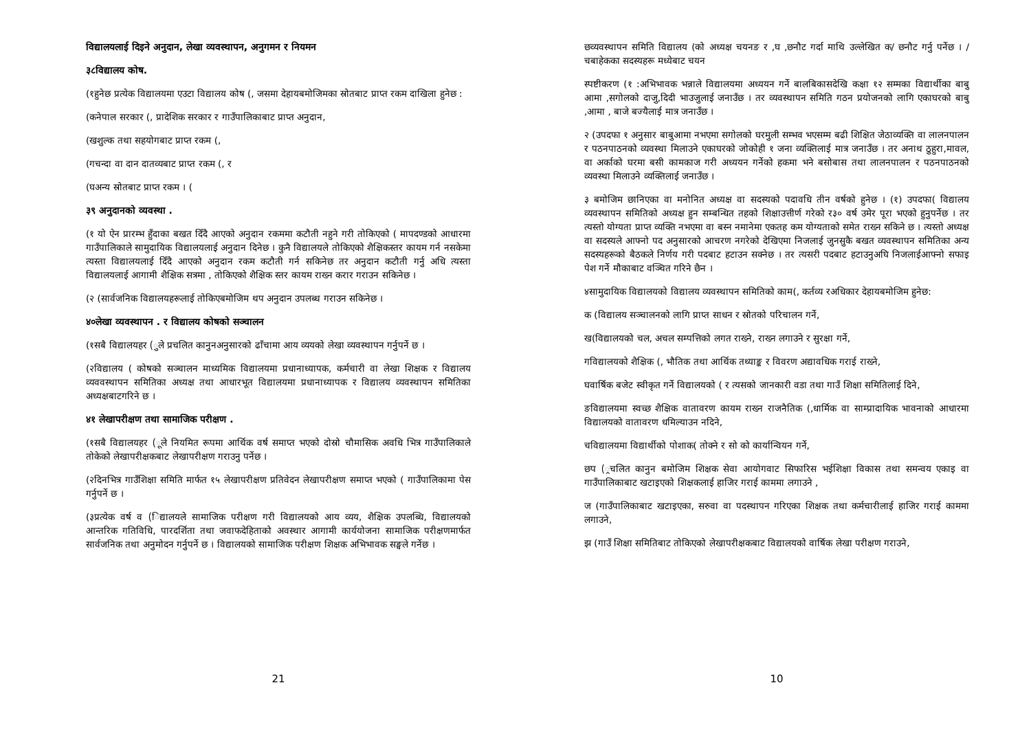विद्यालयलाई दिइने अनुदान, लेखा व्यवस्थापन, अनुगमन र नियमन
३८विद्यालय कोष.
(१हुनेछ प्रत्येक विद्यालयमा एउटा विद्यालय कोष (, जसमा देहायबमोजिमका स्रोतबाट प्राप्त रकम दाखिला हुनेछ :
(कनेपाल सरकार (, प्रादेशिक सरकार र गाउँपालिकाबाट प्राप्त अनुदान,
(खशुल्क तथा सहयोगबाट प्राप्त रकम (,
(गचन्दा वा दान दातव्यबाट प्राप्त रकम (, र
(घअन्य स्रोतबाट प्राप्त रकम । (
३९ अनुदानको व्यवस्था .
(१ यो ऐन प्रारम्भ हुँदाका बखत दिँदै आएको अनुदान रकममा कटौती नहुने गरी तोकिएको ( मापदण्डको आधारमा गाउँपालिकाले सामुदायिक विद्यालयलाई अनुदान दिनेछ । कुनै विद्यालयले तोकिएको शैक्षिकस्तर कायम गर्न नसकेमा त्यस्ता विद्यालयलाई दिँदै आएको अनुदान रकम कटौती गर्न सकिनेछ तर अनुदान कटौती गर्नु अधि त्यस्ता विद्यालयलाई आगामी शैक्षिक सत्रमा , तोकिएको शैक्षिक स्तर कायम राख्न करार गराउन सकिनेछ ।
(२ (सार्वजनिक विद्यालयहरूलाई तोकिएबमोजिम थप अनुदान उपलब्ध गराउन सकिनेछ ।
४०लेखा व्यवस्थापन . र विद्यालय कोषको सञ्चालन
(१सबै विद्यालयहर (ुले प्रचलित कानुनअनुसारको ढाँचामा आय व्ययको लेखा व्यवस्थापन गर्नुपर्ने छ ।
(२विद्यालय ( कोषको सञ्चालन माध्यमिक विद्यालयमा प्रधानाध्यापक, कर्मचारी वा लेखा शिक्षक र विद्यालय व्यववस्थापन समितिका अध्यक्ष तथा आधारभूत विद्यालयमा प्रधानाध्यापक र विद्यालय व्यवस्थापन समितिका अध्यक्षबाटगरिने छ ।
४१ लेखापरीक्षण तथा सामाजिक परीक्षण .
(१सबै विद्यालयहर (ूले नियमित रूपमा आर्थिक वर्ष समाप्त भएको दोस्रो चौमासिक अवधि भित्र गाउँपालिकाले तोकेको लेखापरीक्षकबाट लेखापरीक्षण गराउनु पर्नेछ ।
(२दिनभित्र गाउँशिक्षा समिति मार्फत १५ लेखापरीक्षण प्रतिवेदन लेखापरीक्षण समाप्त भएको ( गाउँपालिकामा पेस गर्नुपर्ने छ ।
(३प्रत्येक वर्ष व (िद्यालयले सामाजिक परीक्षण गरी विद्यालयको आय व्यय, शैक्षिक उपलब्धि, विद्यालयको आन्तरिक गतिविधि, पारदर्शिता तथा जवाफदेहिताको अवस्थार आगामी कार्ययोजना सामाजिक परीक्षणमार्फत सार्वजनिक तथा अनुमोदन गर्नुपर्ने छ । विद्यालयको सामाजिक परीक्षण शिक्षक अभिभावक सङ्घले गर्नेछ ।
21
छव्यवस्थापन समिति विद्यालय (को अध्यक्ष चयनङ र ,घ ,छनौट गर्दा माथि उल्लेखित क/ छनौट गर्नु पर्नेछ । /चबाहेकका सदस्यहरू मध्येबाट चयन
स्पष्टीकरण (१ :अभिभावक भन्नाले विद्यालयमा अध्ययन गर्ने बालबिकासदेखि कक्षा १२ सम्मका विद्यार्थीका बाबु आमा ,सगोलको दाजु,दिदी भाउजुलाई जनाउँछ । तर व्यवस्थापन समिति गठन प्रयोजनको लागि एकाघरको बाबु ,आमा , बाजे बज्यैलाई मात्र जनाउँछ ।
२ (उपदफा १ अनुसार बाबुआमा नभएमा सगोलको घरमुली सम्भव भएसम्म बढी शिक्षित जेठाव्यक्ति वा लालनपालन र पठनपाठनको व्यवस्था मिलाउने एकाघरको जोकोही १ जना व्यक्तिलाई मात्र जनाउँछ । तर अनाथ ठुहुरा,मावल, वा अर्काको घरमा बसी कामकाज गरी अध्ययन गर्नेको हकमा भने बसोबास तथा लालनपालन र पठनपाठनको व्यवस्था मिलाउने व्यक्तिलाई जनाउँछ ।
३ बमोजिम छानिएका वा मनोनित अध्यक्ष वा सदस्यको पदावधि तीन वर्षको हुनेछ । (१) उपदफा( विद्यालय व्यवस्थापन समितिको अध्यक्ष हुन सम्बन्धित तहको शिक्षाउत्तीर्ण गरेको र३० वर्ष उमेर पूरा भएको हुनुपर्नेछ । तर त्यस्तो योग्यता प्राप्त व्यक्ति नभएमा वा बस्न नमानेमा एकतह कम योग्यताको समेत राख्न सकिने छ । त्यस्तो अध्यक्ष वा सदस्यले आफ्नो पद अनुसारको आचरण नगरेको देखिएमा निजलाई जुनसुकै बखत व्यवस्थापन समितिका अन्य सदस्यहरूको बैठकले निर्णय गरी पदबाट हटाउन सक्नेछ । तर त्यसरी पदबाट हटाउनुअघि निजलाईआफ्नो सफाइ पेश गर्ने मौकाबाट वञ्चित गरिने छैन ।
४सामुदायिक विद्यालयको विद्यालय व्यवस्थापन समितिको काम(, कर्तव्य रअधिकार देहायबमोजिम हुनेछ:
क (विद्यालय सञ्चालनको लागि प्राप्त साधन र स्रोतको परिचालन गर्ने,
ख(विद्यालयको चल, अचल सम्पत्तिको लगत राख्ने, राख्न लगाउने र सुरक्षा गर्ने,
गविद्यालयको शैक्षिक (, भौतिक तथा आर्थिक तथ्याङ्क र विवरण अद्यावधिक गराई राख्ने,
घवार्षिक बजेट स्वीकृत गर्ने विद्यालयको ( र त्यसको जानकारी वडा तथा गाउँ शिक्षा समितिलाई दिने,
ङविद्यालयमा स्वच्छ शैक्षिक वातावरण कायम राख्न राजनैतिक (,धार्मिक वा साम्प्रादायिक भावनाको आधारमा विद्यालयको वातावरण धमिल्याउन नदिने,
चविद्यालयमा विद्यार्थीको पोशाक( तोक्ने र सो को कार्यान्वियन गर्ने,
छप (्रचलित कानुन बमोजिम शिक्षक सेवा आयोगवाट सिफारिस भईशिक्षा विकास तथा समन्वय एकाइ वा गाउँपालिकाबाट खटाइएको शिक्षकलाई हाजिर गराई काममा लगाउने ,
ज (गाउँपालिकाबाट खटाइएका, सरुवा वा पदस्थापन गरिएका शिक्षक तथा कर्मचारीलाई हाजिर गराई काममा लगाउने,
झ (गाउँ शिक्षा समितिबाट तोकिएको लेखापरीक्षकबाट विद्यालयको वार्षिक लेखा परीक्षण गराउने,
10